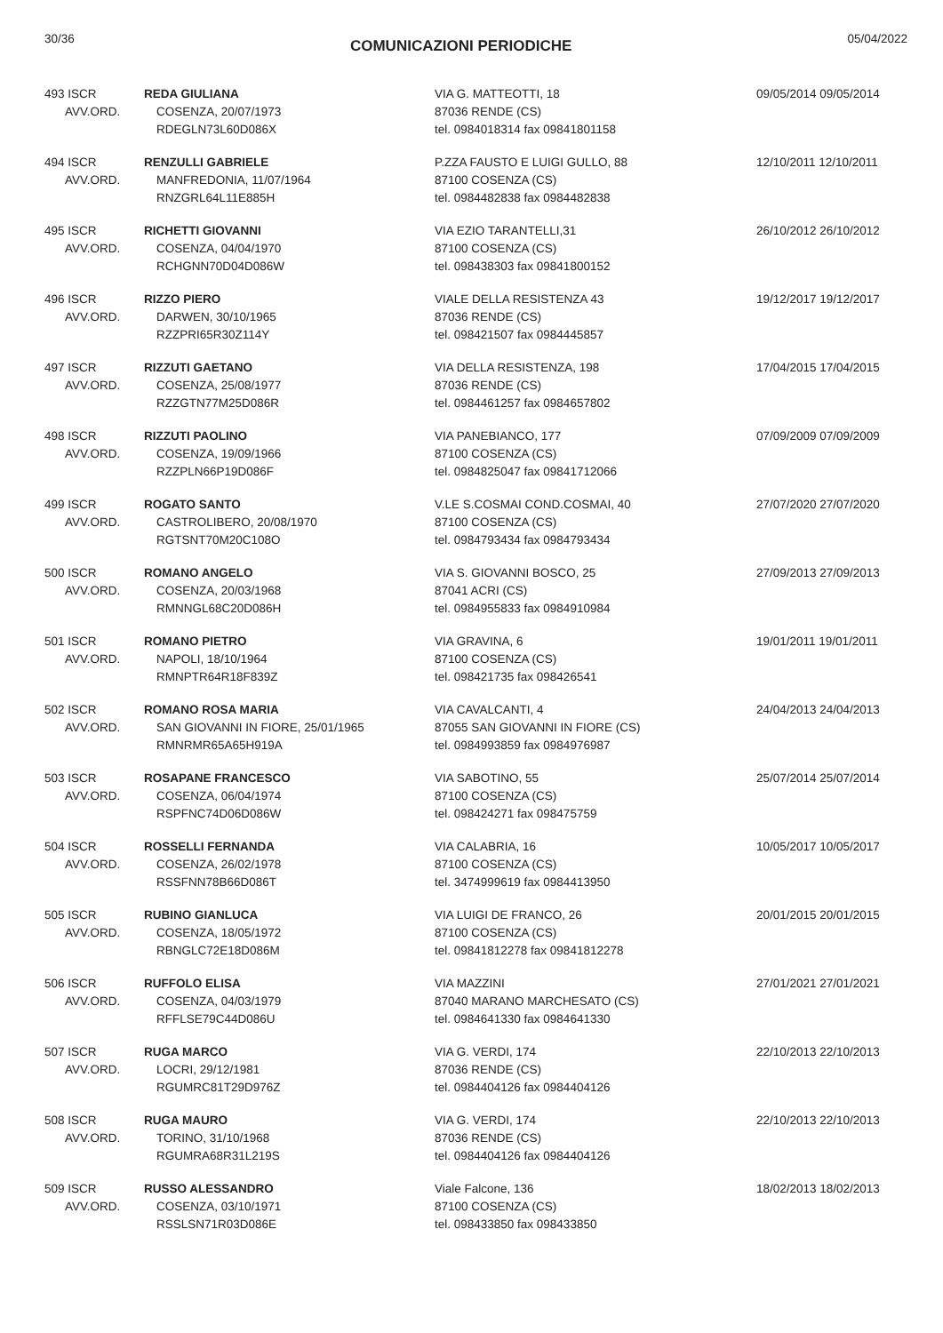30/36
COMUNICAZIONI PERIODICHE
05/04/2022
| 493 ISCR AVV.ORD. | REDA GIULIANA COSENZA, 20/07/1973 RDEGLN73L60D086X | VIA G. MATTEOTTI, 18 87036 RENDE (CS) tel. 0984018314 fax 09841801158 | 09/05/2014 09/05/2014 |
| 494 ISCR AVV.ORD. | RENZULLI GABRIELE MANFREDONIA, 11/07/1964 RNZGRL64L11E885H | P.ZZA FAUSTO E LUIGI GULLO, 88 87100 COSENZA (CS) tel. 0984482838 fax 0984482838 | 12/10/2011 12/10/2011 |
| 495 ISCR AVV.ORD. | RICHETTI GIOVANNI COSENZA, 04/04/1970 RCHGNN70D04D086W | VIA EZIO TARANTELLI,31 87100 COSENZA (CS) tel. 098438303 fax 09841800152 | 26/10/2012 26/10/2012 |
| 496 ISCR AVV.ORD. | RIZZO PIERO DARWEN, 30/10/1965 RZZPRI65R30Z114Y | VIALE DELLA RESISTENZA 43 87036 RENDE (CS) tel. 098421507 fax 0984445857 | 19/12/2017 19/12/2017 |
| 497 ISCR AVV.ORD. | RIZZUTI GAETANO COSENZA, 25/08/1977 RZZGTN77M25D086R | VIA DELLA RESISTENZA, 198 87036 RENDE (CS) tel. 0984461257 fax 0984657802 | 17/04/2015 17/04/2015 |
| 498 ISCR AVV.ORD. | RIZZUTI PAOLINO COSENZA, 19/09/1966 RZZPLN66P19D086F | VIA PANEBIANCO, 177 87100 COSENZA (CS) tel. 0984825047 fax 09841712066 | 07/09/2009 07/09/2009 |
| 499 ISCR AVV.ORD. | ROGATO SANTO CASTROLIBERO, 20/08/1970 RGTSNT70M20C108O | V.LE S.COSMAI COND.COSMAI, 40 87100 COSENZA (CS) tel. 0984793434 fax 0984793434 | 27/07/2020 27/07/2020 |
| 500 ISCR AVV.ORD. | ROMANO ANGELO COSENZA, 20/03/1968 RMNNGL68C20D086H | VIA S. GIOVANNI BOSCO, 25 87041 ACRI (CS) tel. 0984955833 fax 0984910984 | 27/09/2013 27/09/2013 |
| 501 ISCR AVV.ORD. | ROMANO PIETRO NAPOLI, 18/10/1964 RMNPTR64R18F839Z | VIA GRAVINA, 6 87100 COSENZA (CS) tel. 098421735 fax 098426541 | 19/01/2011 19/01/2011 |
| 502 ISCR AVV.ORD. | ROMANO ROSA MARIA SAN GIOVANNI IN FIORE, 25/01/1965 RMNRMR65A65H919A | VIA CAVALCANTI, 4 87055 SAN GIOVANNI IN FIORE (CS) tel. 0984993859 fax 0984976987 | 24/04/2013 24/04/2013 |
| 503 ISCR AVV.ORD. | ROSAPANE FRANCESCO COSENZA, 06/04/1974 RSPFNC74D06D086W | VIA SABOTINO, 55 87100 COSENZA (CS) tel. 098424271 fax 098475759 | 25/07/2014 25/07/2014 |
| 504 ISCR AVV.ORD. | ROSSELLI FERNANDA COSENZA, 26/02/1978 RSSFNN78B66D086T | VIA CALABRIA, 16 87100 COSENZA (CS) tel. 3474999619 fax 0984413950 | 10/05/2017 10/05/2017 |
| 505 ISCR AVV.ORD. | RUBINO GIANLUCA COSENZA, 18/05/1972 RBNGLC72E18D086M | VIA LUIGI DE FRANCO, 26 87100 COSENZA (CS) tel. 09841812278 fax 09841812278 | 20/01/2015 20/01/2015 |
| 506 ISCR AVV.ORD. | RUFFOLO ELISA COSENZA, 04/03/1979 RFFLSE79C44D086U | VIA MAZZINI 87040 MARANO MARCHESATO (CS) tel. 0984641330 fax 0984641330 | 27/01/2021 27/01/2021 |
| 507 ISCR AVV.ORD. | RUGA MARCO LOCRI, 29/12/1981 RGUMRC81T29D976Z | VIA G. VERDI, 174 87036 RENDE (CS) tel. 0984404126 fax 0984404126 | 22/10/2013 22/10/2013 |
| 508 ISCR AVV.ORD. | RUGA MAURO TORINO, 31/10/1968 RGUMRA68R31L219S | VIA G. VERDI, 174 87036 RENDE (CS) tel. 0984404126 fax 0984404126 | 22/10/2013 22/10/2013 |
| 509 ISCR AVV.ORD. | RUSSO ALESSANDRO COSENZA, 03/10/1971 RSSLSN71R03D086E | Viale Falcone, 136 87100 COSENZA (CS) tel. 098433850 fax 098433850 | 18/02/2013 18/02/2013 |